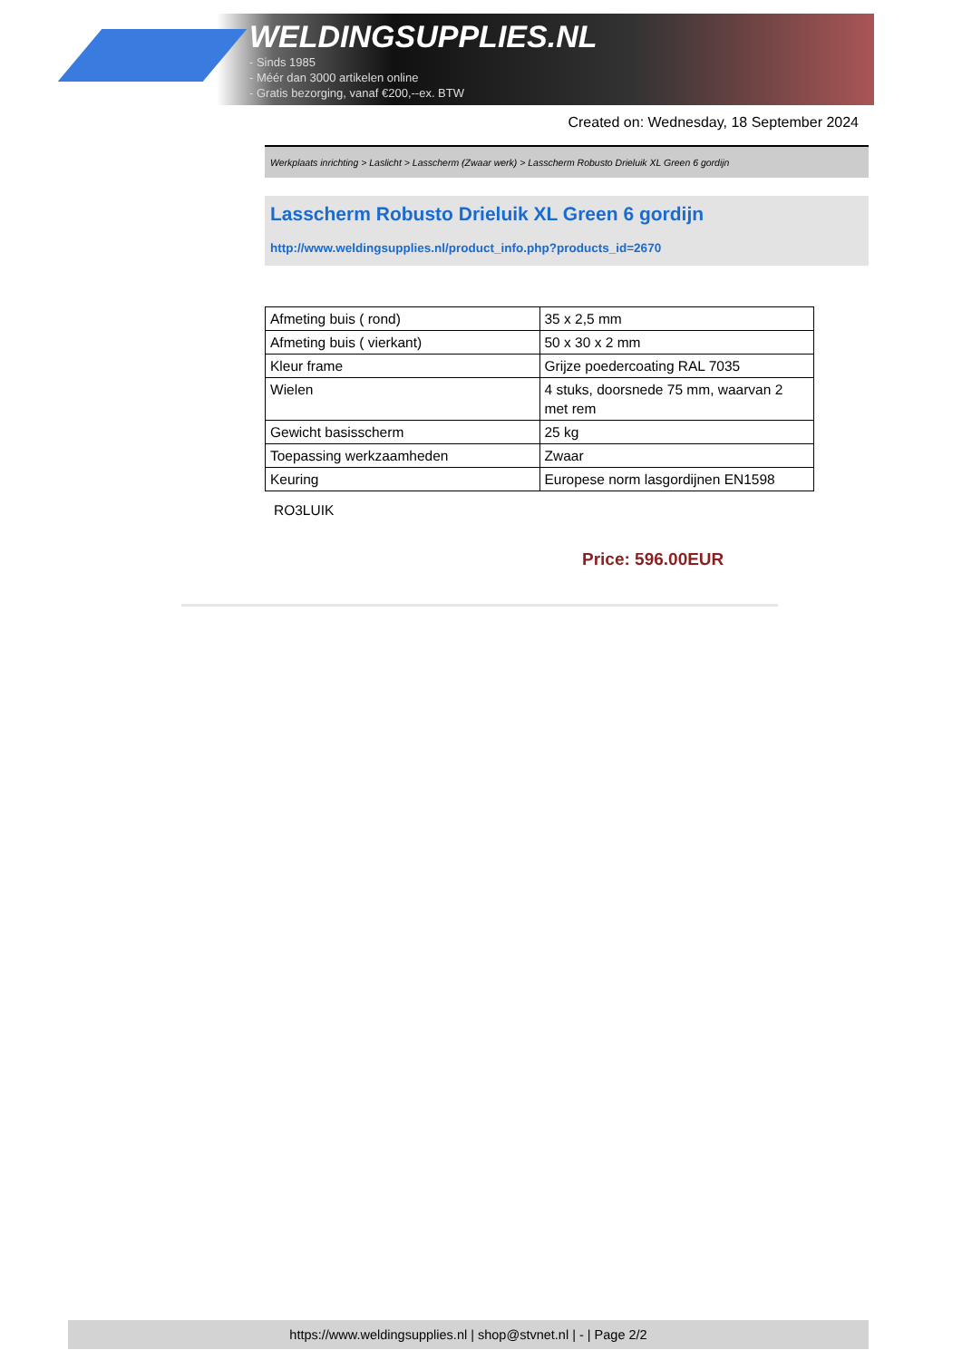WELDINGSUPPLIES.NL
- Sinds 1985
- Méér dan 3000 artikelen online
- Gratis bezorging, vanaf €200,--ex. BTW
Created on: Wednesday, 18 September 2024
Werkplaats inrichting > Laslicht > Lasscherm (Zwaar werk) > Lasscherm Robusto Drieluik XL Green 6 gordijn
Lasscherm Robusto Drieluik XL Green 6 gordijn
http://www.weldingsupplies.nl/product_info.php?products_id=2670
| Afmeting buis ( rond) | 35 x 2,5 mm |
| Afmeting buis ( vierkant) | 50 x 30 x 2 mm |
| Kleur frame | Grijze poedercoating RAL 7035 |
| Wielen | 4 stuks, doorsnede 75 mm, waarvan 2 met rem |
| Gewicht basisscherm | 25 kg |
| Toepassing werkzaamheden | Zwaar |
| Keuring | Europese norm lasgordijnen EN1598 |
RO3LUIK
Price: 596.00EUR
https://www.weldingsupplies.nl | shop@stvnet.nl | - | Page 2/2